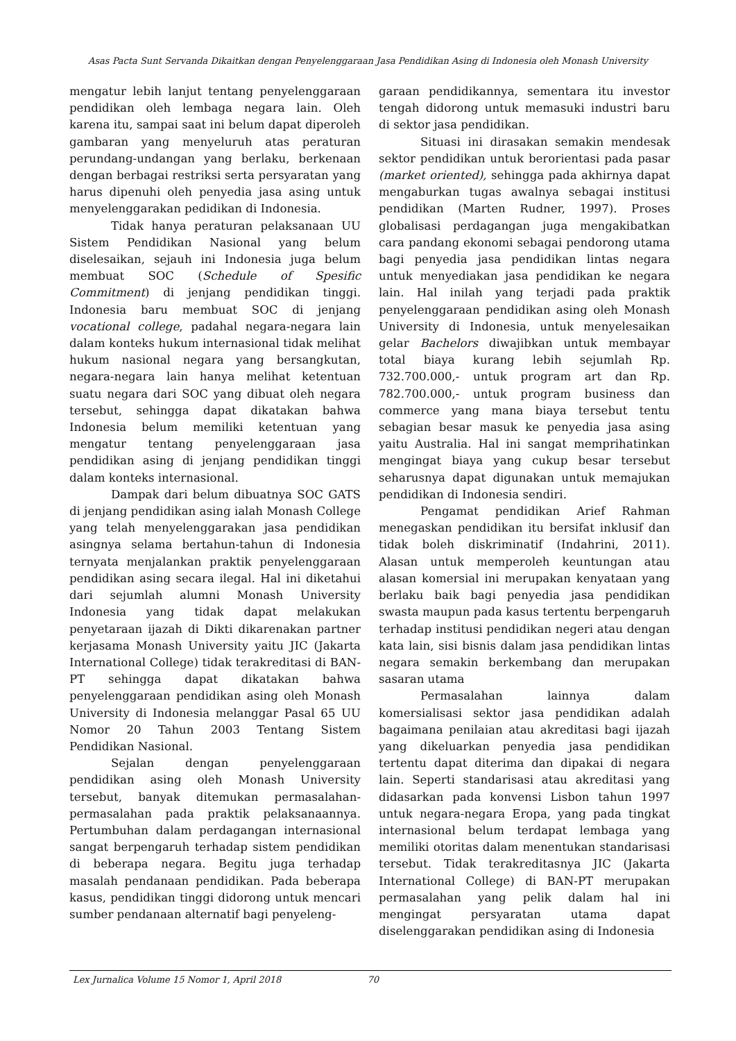Asas Pacta Sunt Servanda Dikaitkan dengan Penyelenggaraan Jasa Pendidikan Asing di Indonesia oleh Monash University
mengatur lebih lanjut tentang penyelenggaraan pendidikan oleh lembaga negara lain. Oleh karena itu, sampai saat ini belum dapat diperoleh gambaran yang menyeluruh atas peraturan perundang-undangan yang berlaku, berkenaan dengan berbagai restriksi serta persyaratan yang harus dipenuhi oleh penyedia jasa asing untuk menyelenggarakan pedidikan di Indonesia.
Tidak hanya peraturan pelaksanaan UU Sistem Pendidikan Nasional yang belum diselesaikan, sejauh ini Indonesia juga belum membuat SOC (Schedule of Spesific Commitment) di jenjang pendidikan tinggi. Indonesia baru membuat SOC di jenjang vocational college, padahal negara-negara lain dalam konteks hukum internasional tidak melihat hukum nasional negara yang bersangkutan, negara-negara lain hanya melihat ketentuan suatu negara dari SOC yang dibuat oleh negara tersebut, sehingga dapat dikatakan bahwa Indonesia belum memiliki ketentuan yang mengatur tentang penyelenggaraan jasa pendidikan asing di jenjang pendidikan tinggi dalam konteks internasional.
Dampak dari belum dibuatnya SOC GATS di jenjang pendidikan asing ialah Monash College yang telah menyelenggarakan jasa pendidikan asingnya selama bertahun-tahun di Indonesia ternyata menjalankan praktik penyelenggaraan pendidikan asing secara ilegal. Hal ini diketahui dari sejumlah alumni Monash University Indonesia yang tidak dapat melakukan penyetaraan ijazah di Dikti dikarenakan partner kerjasama Monash University yaitu JIC (Jakarta International College) tidak terakreditasi di BAN-PT sehingga dapat dikatakan bahwa penyelenggaraan pendidikan asing oleh Monash University di Indonesia melanggar Pasal 65 UU Nomor 20 Tahun 2003 Tentang Sistem Pendidikan Nasional.
Sejalan dengan penyelenggaraan pendidikan asing oleh Monash University tersebut, banyak ditemukan permasalahan-permasalahan pada praktik pelaksanaannya. Pertumbuhan dalam perdagangan internasional sangat berpengaruh terhadap sistem pendidikan di beberapa negara. Begitu juga terhadap masalah pendanaan pendidikan. Pada beberapa kasus, pendidikan tinggi didorong untuk mencari sumber pendanaan alternatif bagi penyeleng-
garaan pendidikannya, sementara itu investor tengah didorong untuk memasuki industri baru di sektor jasa pendidikan.
Situasi ini dirasakan semakin mendesak sektor pendidikan untuk berorientasi pada pasar (market oriented), sehingga pada akhirnya dapat mengaburkan tugas awalnya sebagai institusi pendidikan (Marten Rudner, 1997). Proses globalisasi perdagangan juga mengakibatkan cara pandang ekonomi sebagai pendorong utama bagi penyedia jasa pendidikan lintas negara untuk menyediakan jasa pendidikan ke negara lain. Hal inilah yang terjadi pada praktik penyelenggaraan pendidikan asing oleh Monash University di Indonesia, untuk menyelesaikan gelar Bachelors diwajibkan untuk membayar total biaya kurang lebih sejumlah Rp. 732.700.000,- untuk program art dan Rp. 782.700.000,- untuk program business dan commerce yang mana biaya tersebut tentu sebagian besar masuk ke penyedia jasa asing yaitu Australia. Hal ini sangat memprihatinkan mengingat biaya yang cukup besar tersebut seharusnya dapat digunakan untuk memajukan pendidikan di Indonesia sendiri.
Pengamat pendidikan Arief Rahman menegaskan pendidikan itu bersifat inklusif dan tidak boleh diskriminatif (Indahrini, 2011). Alasan untuk memperoleh keuntungan atau alasan komersial ini merupakan kenyataan yang berlaku baik bagi penyedia jasa pendidikan swasta maupun pada kasus tertentu berpengaruh terhadap institusi pendidikan negeri atau dengan kata lain, sisi bisnis dalam jasa pendidikan lintas negara semakin berkembang dan merupakan sasaran utama
Permasalahan lainnya dalam komersialisasi sektor jasa pendidikan adalah bagaimana penilaian atau akreditasi bagi ijazah yang dikeluarkan penyedia jasa pendidikan tertentu dapat diterima dan dipakai di negara lain. Seperti standarisasi atau akreditasi yang didasarkan pada konvensi Lisbon tahun 1997 untuk negara-negara Eropa, yang pada tingkat internasional belum terdapat lembaga yang memiliki otoritas dalam menentukan standarisasi tersebut. Tidak terakreditasnya JIC (Jakarta International College) di BAN-PT merupakan permasalahan yang pelik dalam hal ini mengingat persyaratan utama dapat diselenggarakan pendidikan asing di Indonesia
Lex Jurnalica Volume 15 Nomor 1, April 2018 70